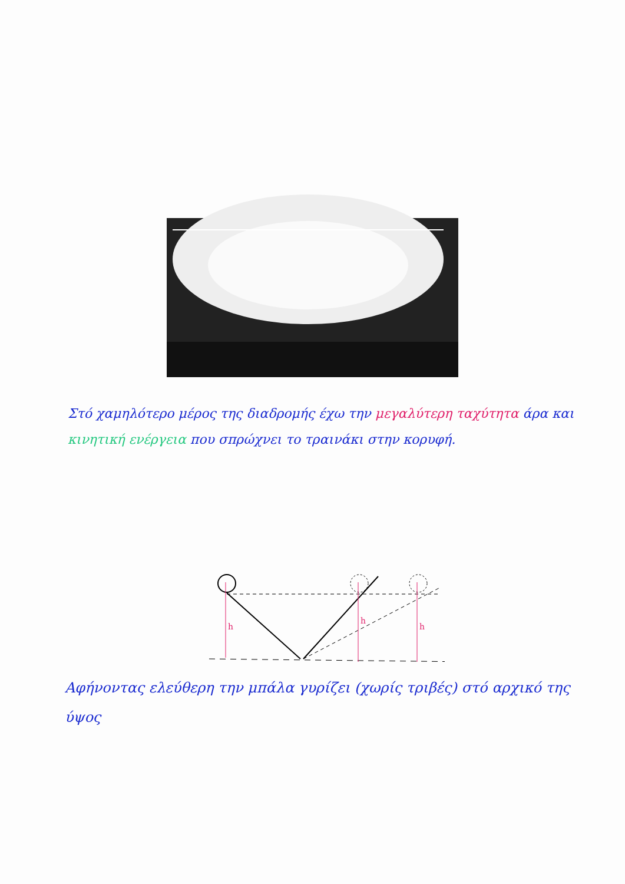Στό χαμηλότερο μέρος της διαδρομής έχω την μεγαλύτερη ταχύτητα άρα και κινητική ενέργεια που σπρώχνει το τραινάκι στην κορυφή.
h
h
h
Αφήνοντας ελεύθερη την μπάλα γυρίζει (χωρίς τριβές) στό αρχικό της ύψος